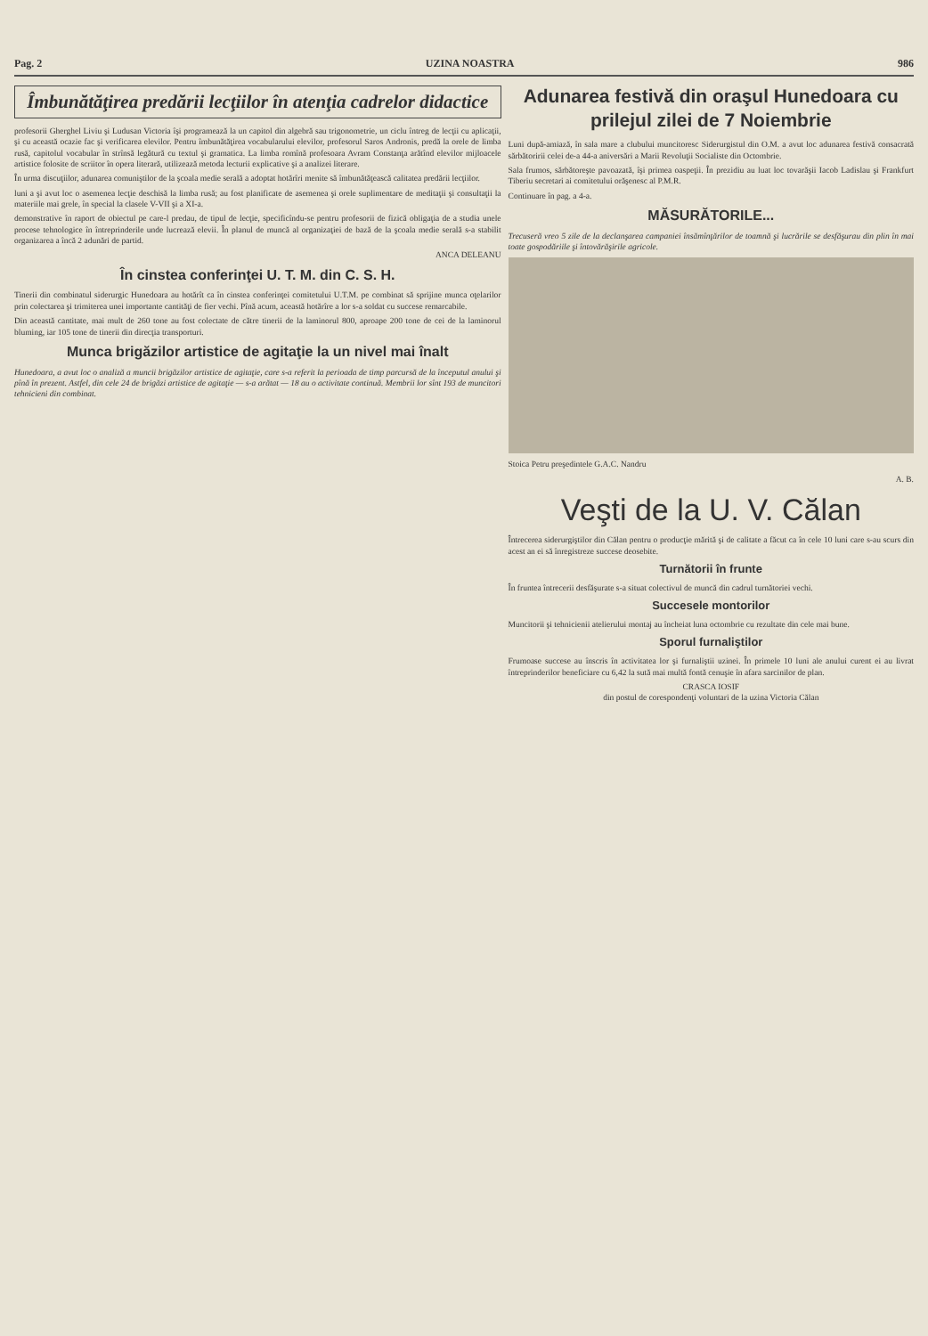Pag. 2 UZINA NOASTRA 986
Îmbunătăţirea predării lecţiilor în atenţia cadrelor didactice
profesorii Gherghel Liviu şi Ludusan Victoria îşi programează la un capitol din algebră sau trigonometrie, un ciclu întreg de lecţii cu aplicaţii, şi cu această ocazie fac şi verificarea elevilor. Pentru îmbunătăţirea vocabularului elevilor, profesorul Saros Andronis, predă la orele de limba rusă, capitolul vocabular în strînsă legătură cu textul şi gramatica. La limba romînă profesoara Avram Constanţa arătînd elevilor mijloacele artistice folosite de scriitor în opera literară, utilizează metoda lecturii explicative şi a analizei literare.
În urma discuţiilor, adunarea comuniştilor de la şcoala medie serală a adoptat hotărîri menite să îmbunătăţească calitatea predării lecţiilor.
luni a şi avut loc o asemenea lecţie deschisă la limba rusă; au fost planificate de asemenea şi orele suplimentare de meditaţii şi consultaţii la materiile mai grele, în special la clasele V-VII şi a XI-a.
demonstrative în raport de obiectul pe care-l predau, de tipul de lecţie, specificîndu-se pentru profesorii de fizică obligaţia de a studia unele procese tehnologice în întreprinderile unde lucrează elevii. În planul de muncă al organizaţiei de bază de la şcoala medie serală s-a stabilit organizarea a încă 2 adunări de partid.
ANCA DELEANU
În cinstea conferinţei U. T. M. din C. S. H.
Tinerii din combinatul siderurgic Hunedoara au hotărît ca în cinstea conferinţei comitetului U.T.M. pe combinat să sprijine munca oţelarilor prin colectarea şi trimiterea unei importante cantităţi de fier vechi. Pînă acum, această hotărîre a lor s-a soldat cu succese remarcabile.
Din această cantitate, mai mult de 260 tone au fost colectate de către tinerii de la laminorul 800, aproape 200 tone de cei de la laminorul bluming, iar 105 tone de tinerii din direcţia transporturi.
Munca brigăzilor artistice de agitaţie la un nivel mai înalt
Hunedoara, a avut loc o analiză a muncii brigăzilor artistice de agitaţie, care s-a referit la perioada de timp parcursă de la începutul anului şi pînă în prezent. Astfel, din cele 24 de brigăzi artistice de agitaţie — s-a arătat — 18 au o activitate continuă. Membrii lor sînt 193 de muncitori tehnicieni din combinat.
Adunarea festivă din oraşul Hunedoara cu prilejul zilei de 7 Noiembrie
Luni după-amiază, în sala mare a clubului muncitoresc Siderurgistul din O.M. a avut loc adunarea festivă consacrată sărbătoririi celei de-a 44-a aniversări a Marii Revoluţii Socialiste din Octombrie.
Sala frumos, sărbătoreşte pavoazată, îşi primea oaspeţii. În prezidiu au luat loc tovarăşii Iacob Ladislau şi Frankfurt Tiberiu secretari ai comitetului orăşenesc al P.M.R.
Continuare în pag. a 4-a.
MĂSURĂTORILE...
Trecuseră vreo 5 zile de la declanşarea campaniei însămînţărilor de toamnă şi lucrările se desfăşurau din plin în mai toate gospodăriile şi întovărăşirile agricole.
Stoica Petru preşedintele G.A.C. Nandru
A. B.
Veşti de la U. V. Călan
Întrecerea siderurgiştilor din Călan pentru o producţie mărită şi de calitate a făcut ca în cele 10 luni care s-au scurs din acest an ei să înregistreze succese deosebite.
Turnătorii în frunte
În fruntea întrecerii desfăşurate s-a situat colectivul de muncă din cadrul turnătoriei vechi.
Succesele montorilor
Muncitorii şi tehnicienii atelierului montaj au încheiat luna octombrie cu rezultate din cele mai bune.
Sporul furnaliştilor
Frumoase succese au înscris în activitatea lor şi furnaliştii uzinei. În primele 10 luni ale anului curent ei au livrat întreprinderilor beneficiare cu 6,42 la sută mai multă fontă cenuşie în afara sarcinilor de plan.
CRASCA IOSIF
din postul de corespondenţi voluntari de la uzina Victoria Călan